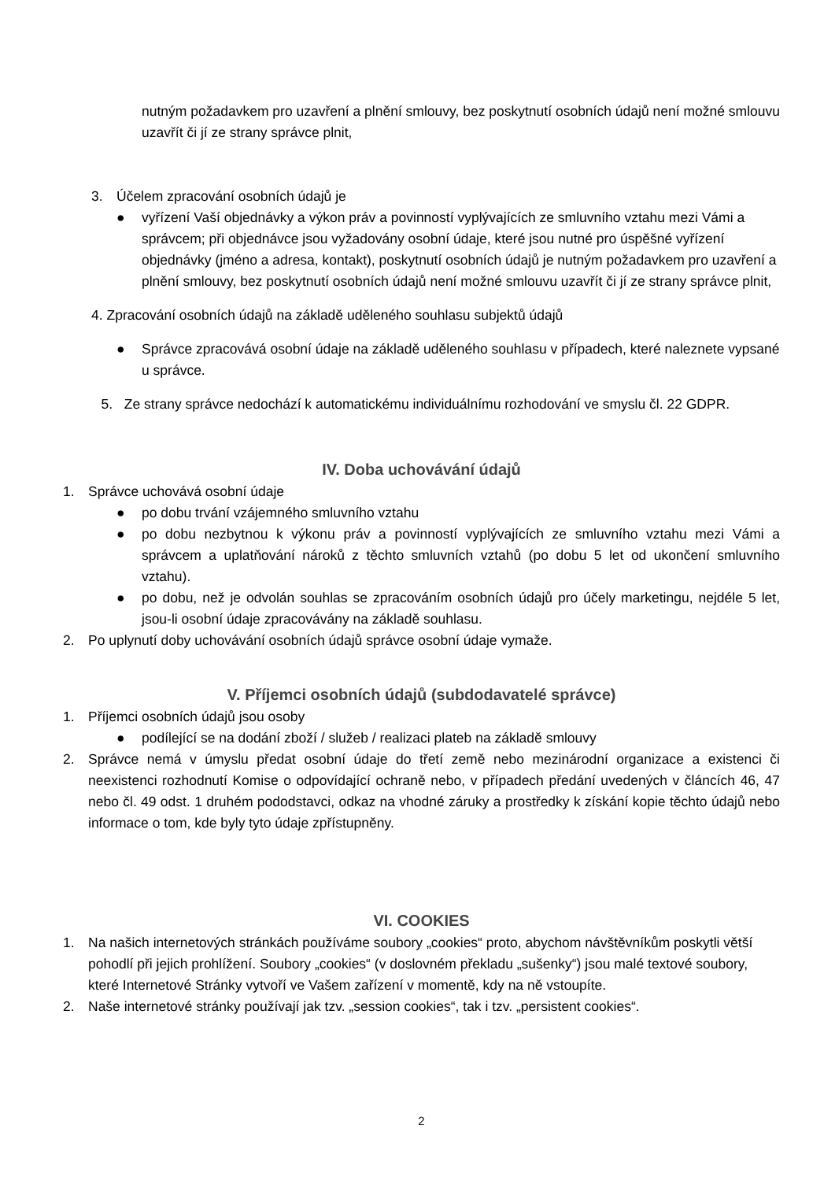nutným požadavkem pro uzavření a plnění smlouvy, bez poskytnutí osobních údajů není možné smlouvu uzavřít či jí ze strany správce plnit,
3. Účelem zpracování osobních údajů je
● vyřízení Vaší objednávky a výkon práv a povinností vyplývajících ze smluvního vztahu mezi Vámi a správcem; při objednávce jsou vyžadovány osobní údaje, které jsou nutné pro úspěšné vyřízení objednávky (jméno a adresa, kontakt), poskytnutí osobních údajů je nutným požadavkem pro uzavření a plnění smlouvy, bez poskytnutí osobních údajů není možné smlouvu uzavřít či jí ze strany správce plnit,
4. Zpracování osobních údajů na základě uděleného souhlasu subjektů údajů
● Správce zpracovává osobní údaje na základě uděleného souhlasu v případech, které naleznete vypsané u správce.
5. Ze strany správce nedochází k automatickému individuálnímu rozhodování ve smyslu čl. 22 GDPR.
IV. Doba uchovávání údajů
1. Správce uchovává osobní údaje
● po dobu trvání vzájemného smluvního vztahu
● po dobu nezbytnou k výkonu práv a povinností vyplývajících ze smluvního vztahu mezi Vámi a správcem a uplatňování nároků z těchto smluvních vztahů (po dobu 5 let od ukončení smluvního vztahu).
● po dobu, než je odvolán souhlas se zpracováním osobních údajů pro účely marketingu, nejdéle 5 let, jsou-li osobní údaje zpracovávány na základě souhlasu.
2. Po uplynutí doby uchovávání osobních údajů správce osobní údaje vymaže.
V. Příjemci osobních údajů (subdodavatelé správce)
1. Příjemci osobních údajů jsou osoby
● podílející se na dodání zboží / služeb / realizaci plateb na základě smlouvy
2. Správce nemá v úmyslu předat osobní údaje do třetí země nebo mezinárodní organizace a existenci či neexistenci rozhodnutí Komise o odpovídající ochraně nebo, v případech předání uvedených v článcích 46, 47 nebo čl. 49 odst. 1 druhém pododstavci, odkaz na vhodné záruky a prostředky k získání kopie těchto údajů nebo informace o tom, kde byly tyto údaje zpřístupněny.
VI. COOKIES
1. Na našich internetových stránkách používáme soubory „cookies“ proto, abychom návštěvníkům poskytli větší pohodlí při jejich prohlížení. Soubory „cookies“ (v doslovném překladu „sušenky“) jsou malé textové soubory, které Internetové Stránky vytvoří ve Vašem zařízení v momentě, kdy na ně vstoupíte.
2. Naše internetové stránky používají jak tzv. „session cookies“, tak i tzv. „persistent cookies“.
2